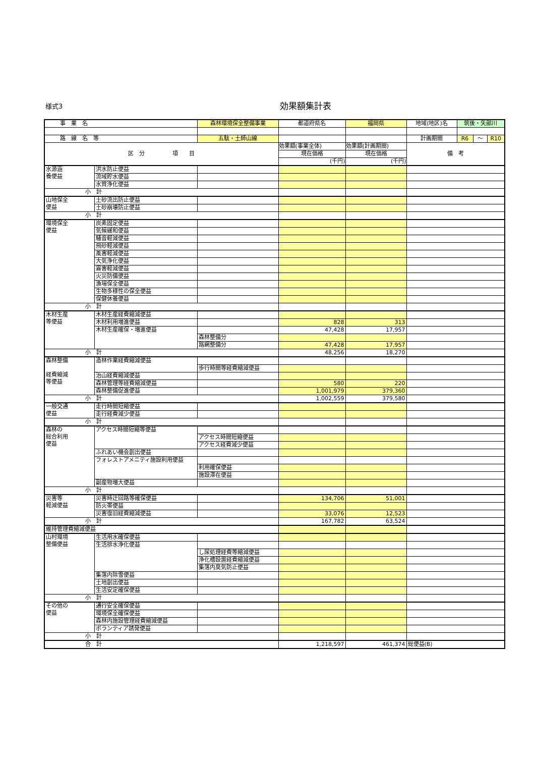様式3 効果額集計表
| 事 業 名 | | 森林環境保全整備事業 | 都道府県名 | 福岡県 | 地域(地区)名 | 筑後・矢部川 | | |
| 路 線 名 等 | | 五駄・土師山線 | | | 計画期間 | R6 | ～ | R10 |
| 区 分 項 目 | | | 効果額(事業全体) 現在価格 (千円) | 効果額(計画期間) 現在価格 (千円) | 備 考 | | | |
| 水源涵 養便益 | 洪水防止便益 | | | | | | | |
| | 流域貯水便益 | | | | | | | |
| | 水質浄化便益 | | | | | | | |
| 小 計 | | | | | | | | |
| 山地保全 便益 | 土砂流出防止便益 | | | | | | | |
| | 土砂崩壊防止便益 | | | | | | | |
| 小 計 | | | | | | | | |
| 環境保全 便益 | 炭素固定便益 | | | | | | | |
| | 気候緩和便益 | | | | | | | |
| | 騒音軽減便益 | | | | | | | |
| | 飛砂軽減便益 | | | | | | | |
| | 風害軽減便益 | | | | | | | |
| | 大気浄化便益 | | | | | | | |
| | 霧害軽減便益 | | | | | | | |
| | 火災防備便益 | | | | | | | |
| | 漁場保全便益 | | | | | | | |
| | 生物多様性の保全便益 | | | | | | | |
| | 保健休養便益 | | | | | | | |
| 小 計 | | | | | | | | |
| 木材生産 等便益 | 木材生産経費縮減便益 | | | | | | | |
| | 木材利用増進便益 | | 828 | 313 | | | | |
| | 木材生産確保・増進便益 | | 47,428 | 17,957 | | | | |
| | | 森林整備分 | | | | | | |
| | | 路網整備分 | 47,428 | 17,957 | | | | |
| 小 計 | | | 48,256 | 18,270 | | | | |
| 森林整備 経費縮減 等便益 | 造林作業経費縮減便益 | | | | | | | |
| | | 歩行時間等経費縮減便益 | | | | | | |
| | 治山経費縮減便益 | | | | | | | |
| | 森林管理等経費縮減便益 | | 580 | 220 | | | | |
| | 森林整備促進便益 | | 1,001,979 | 379,360 | | | | |
| 小 計 | | | 1,002,559 | 379,580 | | | | |
| 一般交通 便益 | 走行時間短縮便益 | | | | | | | |
| | 走行経費減少便益 | | | | | | | |
| 小 計 | | | | | | | | |
| 森林の 総合利用 便益 | アクセス時間短縮等便益 | | | | | | | |
| | | アクセス時間短縮便益 | | | | | | |
| | | アクセス経費減少便益 | | | | | | |
| | ふれあい機会創出便益 | | | | | | | |
| | フォレストアメニティ施設利用便益 | | | | | | | |
| | | 利用確保便益 | | | | | | |
| | | 施設滞在便益 | | | | | | |
| | 副産物増大便益 | | | | | | | |
| 小 計 | | | | | | | | |
| 災害等 軽減便益 | 災害時迂回路等確保便益 | | 134,706 | 51,001 | | | | |
| | 防火帯便益 | | | | | | | |
| | 災害復旧経費縮減便益 | | 33,076 | 12,523 | | | | |
| 小 計 | | | 167,782 | 63,524 | | | | |
| 維持管理費縮減便益 | | | | | | | | |
| 山村環境 整備便益 | 生活用水確保便益 | | | | | | | |
| | 生活排水浄化便益 | | | | | | | |
| | | し尿処理経費等縮減便益 | | | | | | |
| | | 浄化槽設置経費縮減便益 | | | | | | |
| | | 集落内臭気防止便益 | | | | | | |
| | 集落内除雪便益 | | | | | | | |
| | 土地創出便益 | | | | | | | |
| | 生活安定確保便益 | | | | | | | |
| 小 計 | | | | | | | | |
| その他の 便益 | 通行安全確保便益 | | | | | | | |
| | 環境保全確保便益 | | | | | | | |
| | 森林内施設管理経費縮減便益 | | | | | | | |
| | ボランティア誘発便益 | | | | | | | |
| 小 計 | | | | | | | | |
| 合 計 | | | 1,218,597 | 461,374 | 総便益(B) | | | |